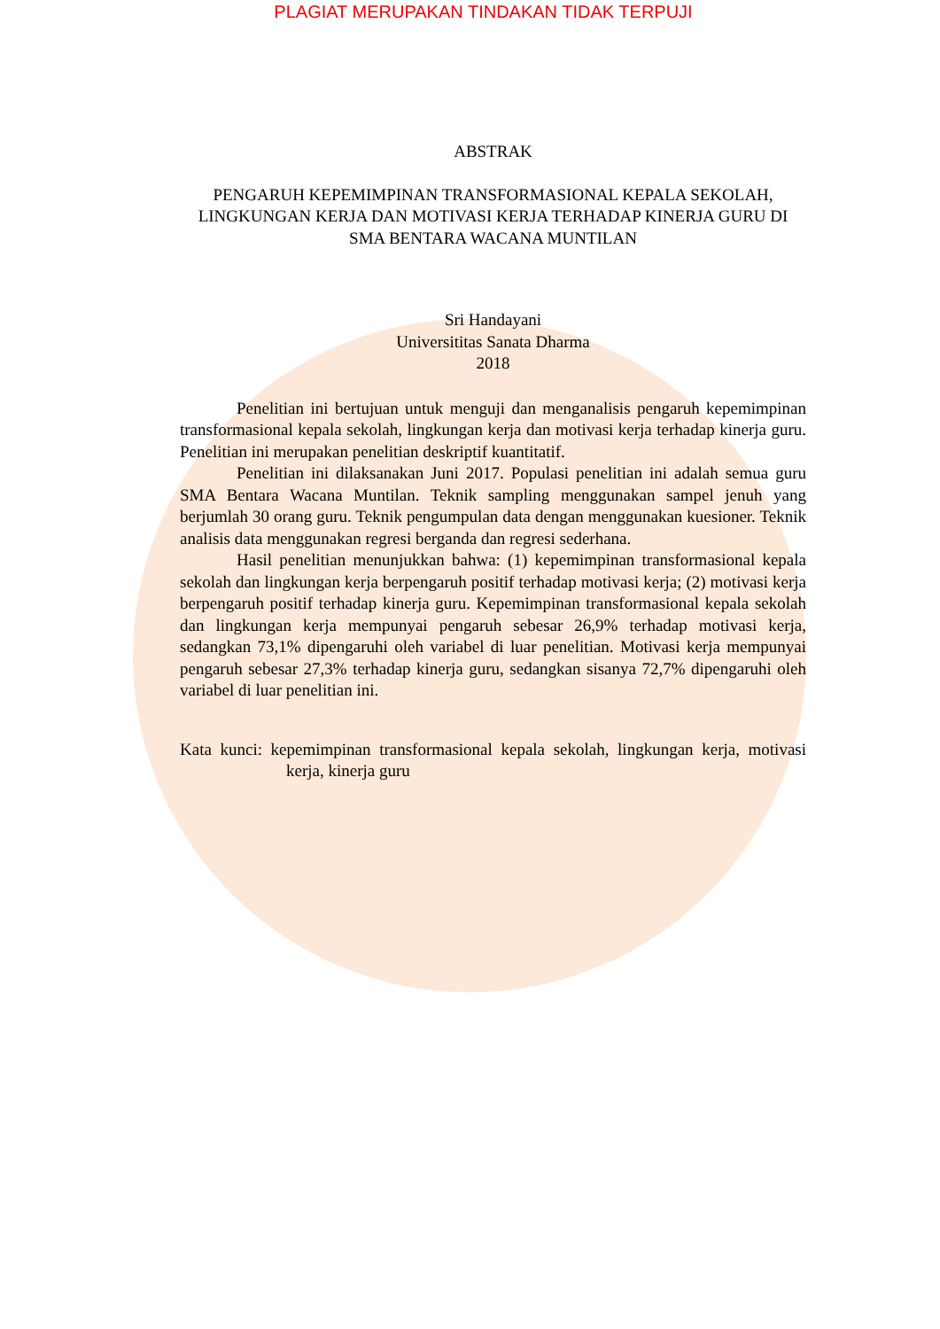PLAGIAT MERUPAKAN TINDAKAN TIDAK TERPUJI
ABSTRAK
PENGARUH KEPEMIMPINAN TRANSFORMASIONAL KEPALA SEKOLAH, LINGKUNGAN KERJA DAN MOTIVASI KERJA TERHADAP KINERJA GURU DI SMA BENTARA WACANA MUNTILAN
Sri Handayani
Universititas Sanata Dharma
2018
Penelitian ini bertujuan untuk menguji dan menganalisis pengaruh kepemimpinan transformasional kepala sekolah, lingkungan kerja dan motivasi kerja terhadap kinerja guru. Penelitian ini merupakan penelitian deskriptif kuantitatif.
Penelitian ini dilaksanakan Juni 2017. Populasi penelitian ini adalah semua guru SMA Bentara Wacana Muntilan. Teknik sampling menggunakan sampel jenuh yang berjumlah 30 orang guru. Teknik pengumpulan data dengan menggunakan kuesioner. Teknik analisis data menggunakan regresi berganda dan regresi sederhana.
Hasil penelitian menunjukkan bahwa: (1) kepemimpinan transformasional kepala sekolah dan lingkungan kerja berpengaruh positif terhadap motivasi kerja; (2) motivasi kerja berpengaruh positif terhadap kinerja guru. Kepemimpinan transformasional kepala sekolah dan lingkungan kerja mempunyai pengaruh sebesar 26,9% terhadap motivasi kerja, sedangkan 73,1% dipengaruhi oleh variabel di luar penelitian. Motivasi kerja mempunyai pengaruh sebesar 27,3% terhadap kinerja guru, sedangkan sisanya 72,7% dipengaruhi oleh variabel di luar penelitian ini.
Kata kunci: kepemimpinan transformasional kepala sekolah, lingkungan kerja, motivasi kerja, kinerja guru